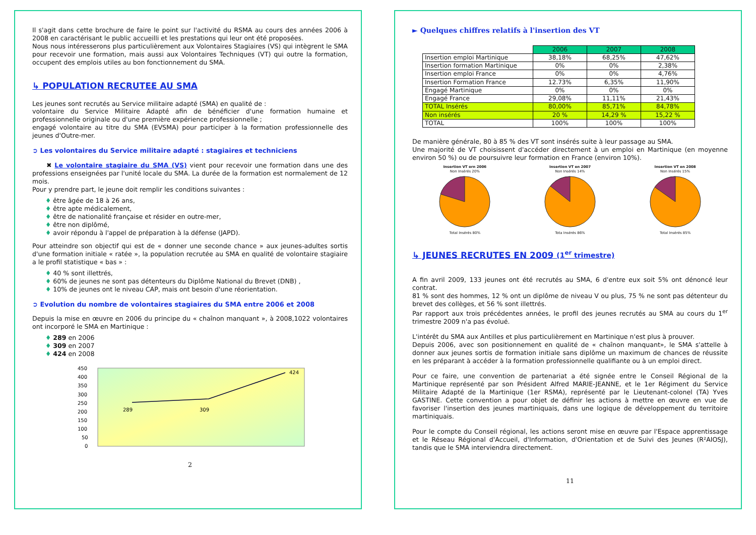Il s'agit dans cette brochure de faire le point sur l'activité du RSMA au cours des années 2006 à 2008 en caractérisant le public accueilli et les prestations qui leur ont été proposées.
Nous nous intéresserons plus particulièrement aux Volontaires Stagiaires (VS) qui intègrent le SMA pour recevoir une formation, mais aussi aux Volontaires Techniques (VT) qui outre la formation, occupent des emplois utiles au bon fonctionnement du SMA.
↳ POPULATION RECRUTEE AU SMA
Les jeunes sont recrutés au Service militaire adapté (SMA) en qualité de :
volontaire du Service Militaire Adapté afin de bénéficier d'une formation humaine et professionnelle originale ou d'une première expérience professionnelle ;
engagé volontaire au titre du SMA (EVSMA) pour participer à la formation professionnelle des jeunes d'Outre-mer.
➲ Les volontaires du Service militaire adapté : stagiaires et techniciens
✖ Le volontaire stagiaire du SMA (VS) vient pour recevoir une formation dans une des professions enseignées par l'unité locale du SMA. La durée de la formation est normalement de 12 mois.
Pour y prendre part, le jeune doit remplir les conditions suivantes :
♦ être âgée de 18 à 26 ans,
♦ être apte médicalement,
♦ être de nationalité française et résider en outre-mer,
♦ être non diplômé,
♦ avoir répondu à l'appel de préparation à la défense (JAPD).
Pour atteindre son objectif qui est de « donner une seconde chance » aux jeunes-adultes sortis d'une formation initiale « ratée », la population recrutée au SMA en qualité de volontaire stagiaire a le profil statistique « bas » :
♦ 40 % sont illettrés,
♦ 60% de jeunes ne sont pas détenteurs du Diplôme National du Brevet (DNB) ,
♦ 10% de jeunes ont le niveau CAP, mais ont besoin d'une réorientation.
➲ Evolution du nombre de volontaires stagiaires du SMA entre 2006 et 2008
Depuis la mise en œuvre en 2006 du principe du « chaînon manquant », à 2008,1022 volontaires ont incorporé le SMA en Martinique :
♦ 289 en 2006
♦ 309 en 2007
♦ 424 en 2008
450
400
350
300
250
200
150
100
50
0
289
309
424
2
► Quelques chiffres relatifs à l'insertion des VT
| | 2006 | 2007 | 2008 |
| Insertion emploi Martinique | 38,18% | 68,25% | 47,62% |
| Insertion formation Martinique | 0% | 0% | 2,38% |
| Insertion emploi France | 0% | 0% | 4,76% |
| Insertion Formation France | 12.73% | 6,35% | 11,90% |
| Engagé Martinique | 0% | 0% | 0% |
| Engagé France | 29,08% | 11,11% | 21,43% |
| TOTAL Insérés | 80,00% | 85,71% | 84,78% |
| Non insérés | 20 % | 14,29 % | 15,22 % |
| TOTAL | 100% | 100% | 100% |
De manière générale, 80 à 85 % des VT sont insérés suite à leur passage au SMA.
Une majorité de VT choisissent d'accéder directement à un emploi en Martinique (en moyenne environ 50 %) ou de poursuivre leur formation en France (environ 10%).
Insertion VT ern 2006
Non Insérés 20%
Total Insérés 80%
Insertion VT en 2007
Non Insérés 14%
Tota Insérés 86%
Insertion VT en 2008
Non Insérés 15%
Total Insérés 85%
↳ JEUNES RECRUTES EN 2009 (1<sup>er</sup> trimestre)
A fin avril 2009, 133 jeunes ont été recrutés au SMA, 6 d'entre eux soit 5% ont dénoncé leur contrat.
81 % sont des hommes, 12 % ont un diplôme de niveau V ou plus, 75 % ne sont pas détenteur du brevet des collèges, et 56 % sont illettrés.
Par rapport aux trois précédentes années, le profil des jeunes recrutés au SMA au cours du 1<sup>er</sup> trimestre 2009 n'a pas évolué.
L'intérêt du SMA aux Antilles et plus particulièrement en Martinique n'est plus à prouver.
Depuis 2006, avec son positionnement en qualité de « chaînon manquant», le SMA s'attelle à donner aux jeunes sortis de formation initiale sans diplôme un maximum de chances de réussite en les préparant à accéder à la formation professionnelle qualifiante ou à un emploi direct.
Pour ce faire, une convention de partenariat a été signée entre le Conseil Régional de la Martinique représenté par son Président Alfred MARIE-JEANNE, et le 1er Régiment du Service Militaire Adapté de la Martinique (1er RSMA), représenté par le Lieutenant-colonel (TA) Yves GASTINE. Cette convention a pour objet de définir les actions à mettre en œuvre en vue de favoriser l'insertion des jeunes martiniquais, dans une logique de développement du territoire martiniquais.
Pour le compte du Conseil régional, les actions seront mise en œuvre par l'Espace apprentissage et le Réseau Régional d'Accueil, d'Information, d'Orientation et de Suivi des Jeunes (R²AIOSJ), tandis que le SMA interviendra directement.
11